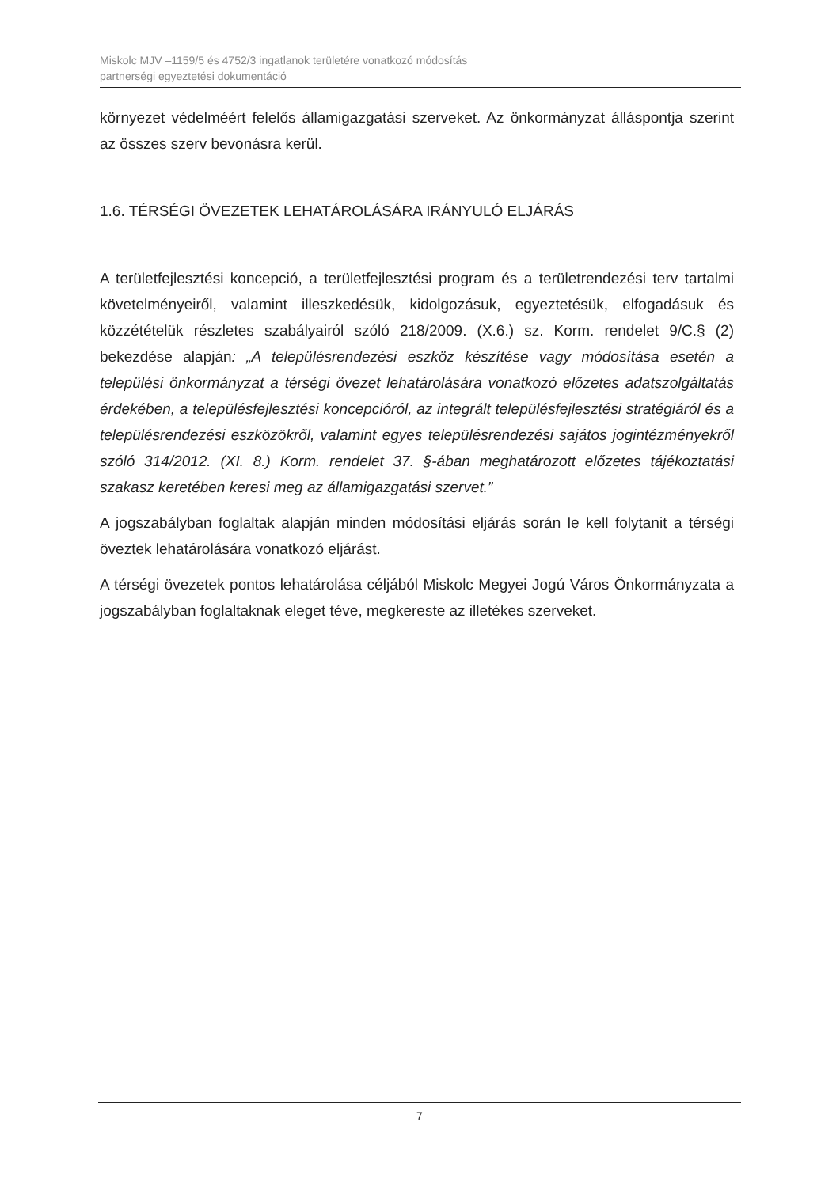Miskolc MJV –1159/5 és 4752/3 ingatlanok területére vonatkozó módosítás
partnerségi egyeztetési dokumentáció
környezet védelméért felelős államigazgatási szerveket. Az önkormányzat álláspontja szerint az összes szerv bevonásra kerül.
1.6. TÉRSÉGI ÖVEZETEK LEHATÁROLÁSÁRA IRÁNYULÓ ELJÁRÁS
A területfejlesztési koncepció, a területfejlesztési program és a területrendezési terv tartalmi követelményeiről, valamint illeszkedésük, kidolgozásuk, egyeztetésük, elfogadásuk és közzétételük részletes szabályairól szóló 218/2009. (X.6.) sz. Korm. rendelet 9/C.§ (2) bekezdése alapján: „A településrendezési eszköz készítése vagy módosítása esetén a települési önkormányzat a térségi övezet lehatárolására vonatkozó előzetes adatszolgáltatás érdekében, a településfejlesztési koncepcióról, az integrált településfejlesztési stratégiáról és a településrendezési eszközökről, valamint egyes településrendezési sajátos jogintézményekről szóló 314/2012. (XI. 8.) Korm. rendelet 37. §-ában meghatározott előzetes tájékoztatási szakasz keretében keresi meg az államigazgatási szervet.”
A jogszabályban foglaltak alapján minden módosítási eljárás során le kell folytanit a térségi öveztek lehatárolására vonatkozó eljárást.
A térségi övezetek pontos lehatárolása céljából Miskolc Megyei Jogú Város Önkormányzata a jogszabályban foglaltaknak eleget téve, megkereste az illetékes szerveket.
7